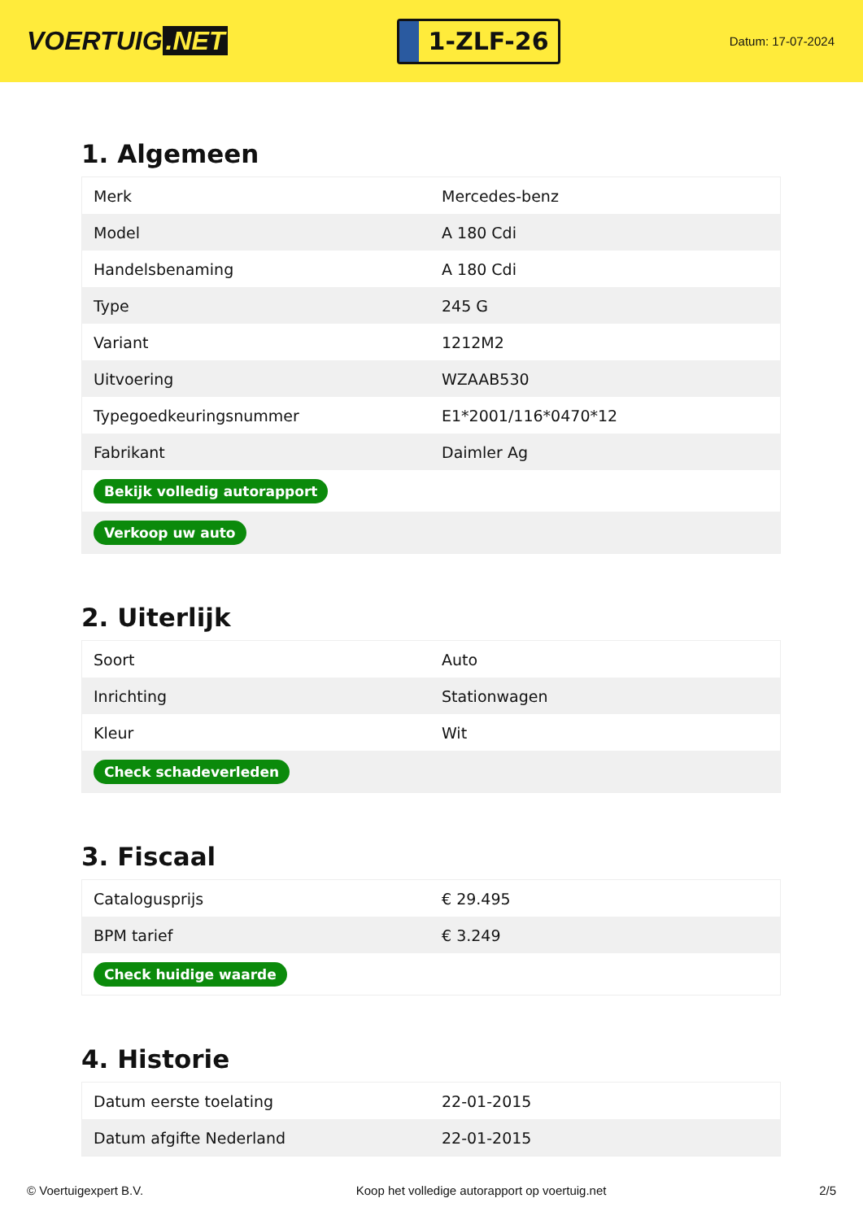VOERTUIG.NET
1-ZLF-26
Datum: 17-07-2024
1. Algemeen
| Merk | Mercedes-benz |
| Model | A 180 Cdi |
| Handelsbenaming | A 180 Cdi |
| Type | 245 G |
| Variant | 1212M2 |
| Uitvoering | WZAAB530 |
| Typegoedkeuringsnummer | E1*2001/116*0470*12 |
| Fabrikant | Daimler Ag |
| Bekijk volledig autorapport | |
| Verkoop uw auto | |
2. Uiterlijk
| Soort | Auto |
| Inrichting | Stationwagen |
| Kleur | Wit |
| Check schadeverleden | |
3. Fiscaal
| Catalogusprijs | € 29.495 |
| BPM tarief | € 3.249 |
| Check huidige waarde | |
4. Historie
| Datum eerste toelating | 22-01-2015 |
| Datum afgifte Nederland | 22-01-2015 |
© Voertuigexpert B.V. Koop het volledige autorapport op voertuig.net 2/5